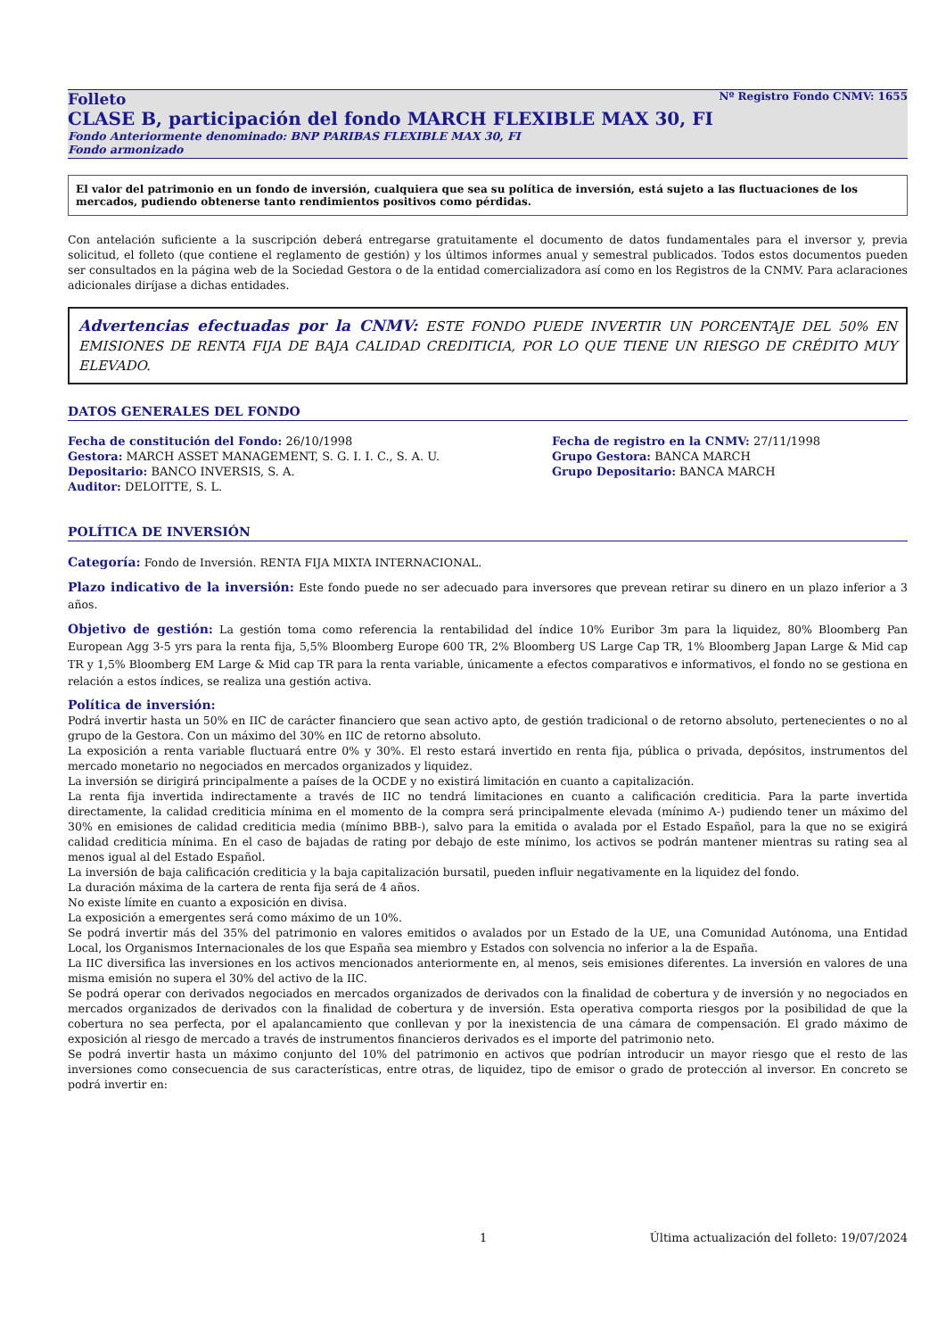Nº Registro Fondo CNMV: 1655
Folleto
CLASE B, participación del fondo MARCH FLEXIBLE MAX 30, FI
Fondo Anteriormente denominado: BNP PARIBAS FLEXIBLE MAX 30, FI
Fondo armonizado
El valor del patrimonio en un fondo de inversión, cualquiera que sea su política de inversión, está sujeto a las fluctuaciones de los mercados, pudiendo obtenerse tanto rendimientos positivos como pérdidas.
Con antelación suficiente a la suscripción deberá entregarse gratuitamente el documento de datos fundamentales para el inversor y, previa solicitud, el folleto (que contiene el reglamento de gestión) y los últimos informes anual y semestral publicados. Todos estos documentos pueden ser consultados en la página web de la Sociedad Gestora o de la entidad comercializadora así como en los Registros de la CNMV. Para aclaraciones adicionales diríjase a dichas entidades.
Advertencias efectuadas por la CNMV: ESTE FONDO PUEDE INVERTIR UN PORCENTAJE DEL 50% EN EMISIONES DE RENTA FIJA DE BAJA CALIDAD CREDITICIA, POR LO QUE TIENE UN RIESGO DE CRÉDITO MUY ELEVADO.
DATOS GENERALES DEL FONDO
Fecha de constitución del Fondo: 26/10/1998
Fecha de registro en la CNMV: 27/11/1998
Gestora: MARCH ASSET MANAGEMENT, S. G. I. I. C., S. A. U.
Grupo Gestora: BANCA MARCH
Depositario: BANCO INVERSIS, S. A.
Grupo Depositario: BANCA MARCH
Auditor: DELOITTE, S. L.
POLÍTICA DE INVERSIÓN
Categoría: Fondo de Inversión. RENTA FIJA MIXTA INTERNACIONAL.
Plazo indicativo de la inversión: Este fondo puede no ser adecuado para inversores que prevean retirar su dinero en un plazo inferior a 3 años.
Objetivo de gestión: La gestión toma como referencia la rentabilidad del índice 10% Euribor 3m para la liquidez, 80% Bloomberg Pan European Agg 3-5 yrs para la renta fija, 5,5% Bloomberg Europe 600 TR, 2% Bloomberg US Large Cap TR, 1% Bloomberg Japan Large & Mid cap TR y 1,5% Bloomberg EM Large & Mid cap TR para la renta variable, únicamente a efectos comparativos e informativos, el fondo no se gestiona en relación a estos índices, se realiza una gestión activa.
Política de inversión:
Podrá invertir hasta un 50% en IIC de carácter financiero que sean activo apto, de gestión tradicional o de retorno absoluto, pertenecientes o no al grupo de la Gestora. Con un máximo del 30% en IIC de retorno absoluto.
La exposición a renta variable fluctuará entre 0% y 30%. El resto estará invertido en renta fija, pública o privada, depósitos, instrumentos del mercado monetario no negociados en mercados organizados y liquidez.
La inversión se dirigirá principalmente a países de la OCDE y no existirá limitación en cuanto a capitalización.
La renta fija invertida indirectamente a través de IIC no tendrá limitaciones en cuanto a calificación crediticia. Para la parte invertida directamente, la calidad crediticia mínima en el momento de la compra será principalmente elevada (mínimo A-) pudiendo tener un máximo del 30% en emisiones de calidad crediticia media (mínimo BBB-), salvo para la emitida o avalada por el Estado Español, para la que no se exigirá calidad crediticia mínima. En el caso de bajadas de rating por debajo de este mínimo, los activos se podrán mantener mientras su rating sea al menos igual al del Estado Español.
La inversión de baja calificación crediticia y la baja capitalización bursatil, pueden influir negativamente en la liquidez del fondo.
La duración máxima de la cartera de renta fija será de 4 años.
No existe límite en cuanto a exposición en divisa.
La exposición a emergentes será como máximo de un 10%.
Se podrá invertir más del 35% del patrimonio en valores emitidos o avalados por un Estado de la UE, una Comunidad Autónoma, una Entidad Local, los Organismos Internacionales de los que España sea miembro y Estados con solvencia no inferior a la de España.
La IIC diversifica las inversiones en los activos mencionados anteriormente en, al menos, seis emisiones diferentes. La inversión en valores de una misma emisión no supera el 30% del activo de la IIC.
Se podrá operar con derivados negociados en mercados organizados de derivados con la finalidad de cobertura y de inversión y no negociados en mercados organizados de derivados con la finalidad de cobertura y de inversión. Esta operativa comporta riesgos por la posibilidad de que la cobertura no sea perfecta, por el apalancamiento que conllevan y por la inexistencia de una cámara de compensación. El grado máximo de exposición al riesgo de mercado a través de instrumentos financieros derivados es el importe del patrimonio neto.
Se podrá invertir hasta un máximo conjunto del 10% del patrimonio en activos que podrían introducir un mayor riesgo que el resto de las inversiones como consecuencia de sus características, entre otras, de liquidez, tipo de emisor o grado de protección al inversor. En concreto se podrá invertir en:
1 Última actualización del folleto: 19/07/2024